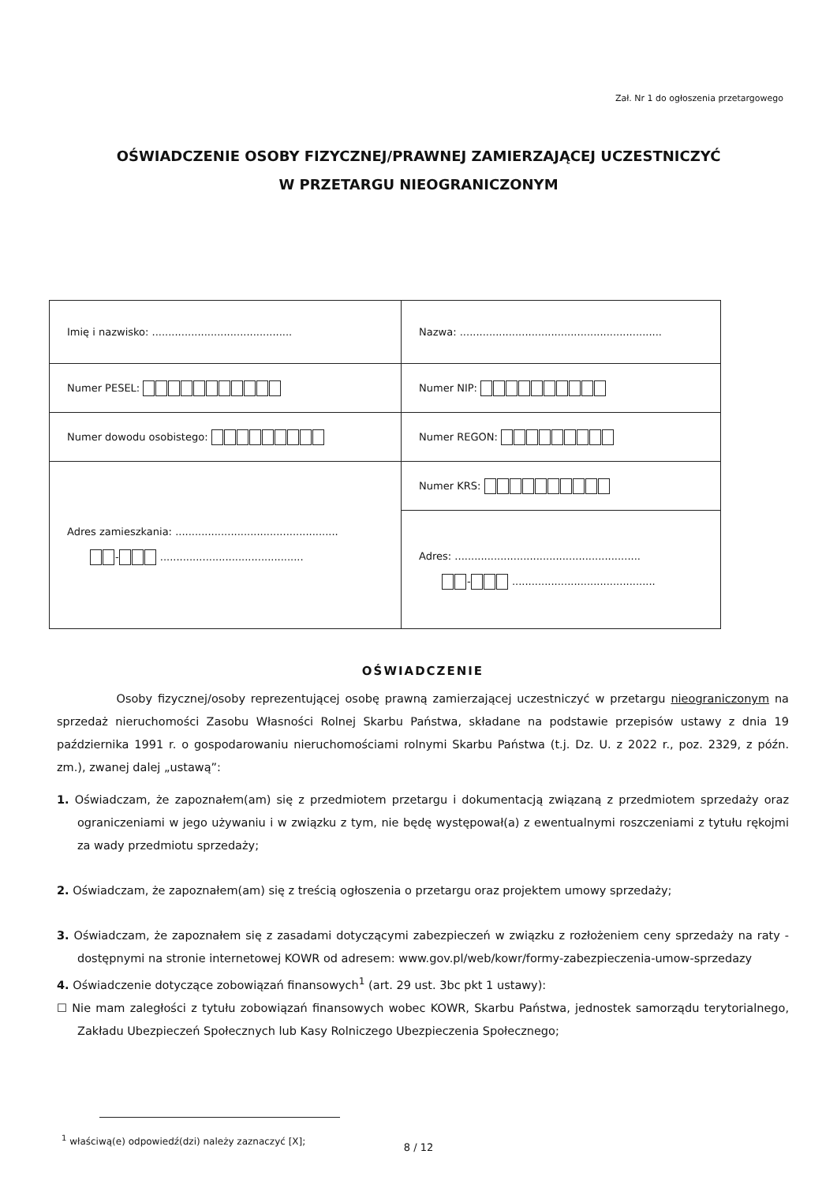Zał. Nr 1 do ogłoszenia przetargowego
OŚWIADCZENIE OSOBY FIZYCZNEJ/PRAWNEJ ZAMIERZAJĄCEJ UCZESTNICZYĆ
W PRZETARGU NIEOGRANICZONYM
| Imię i nazwisko: ........................................... | Nazwa: .............................................................. |
| Numer PESEL: | Numer NIP: |
| Numer dowodu osobistego: | Numer REGON: |
| Adres zamieszkania: .................................................. - ............................................ | Numer KRS: |
| | Adres: ......................................................... - ............................................ |
OŚWIADCZENIE
Osoby fizycznej/osoby reprezentującej osobę prawną zamierzającej uczestniczyć w przetargu nieograniczonym na sprzedaż nieruchomości Zasobu Własności Rolnej Skarbu Państwa, składane na podstawie przepisów ustawy z dnia 19 października 1991 r. o gospodarowaniu nieruchomościami rolnymi Skarbu Państwa (t.j. Dz. U. z 2022 r., poz. 2329, z późn. zm.), zwanej dalej „ustawą”:
1. Oświadczam, że zapoznałem(am) się z przedmiotem przetargu i dokumentacją związaną z przedmiotem sprzedaży oraz ograniczeniami w jego używaniu i w związku z tym, nie będę występował(a) z ewentualnymi roszczeniami z tytułu rękojmi za wady przedmiotu sprzedaży;
2. Oświadczam, że zapoznałem(am) się z treścią ogłoszenia o przetargu oraz projektem umowy sprzedaży;
3. Oświadczam, że zapoznałem się z zasadami dotyczącymi zabezpieczeń w związku z rozłożeniem ceny sprzedaży na raty - dostępnymi na stronie internetowej KOWR od adresem: www.gov.pl/web/kowr/formy-zabezpieczenia-umow-sprzedazy
4. Oświadczenie dotyczące zobowiązań finansowych<sup>1</sup> (art. 29 ust. 3bc pkt 1 ustawy):
☐ Nie mam zaległości z tytułu zobowiązań finansowych wobec KOWR, Skarbu Państwa, jednostek samorządu terytorialnego, Zakładu Ubezpieczeń Społecznych lub Kasy Rolniczego Ubezpieczenia Społecznego;
<sup>1</sup> właściwą(e) odpowiedź(dzi) należy zaznaczyć [X];
8 / 12